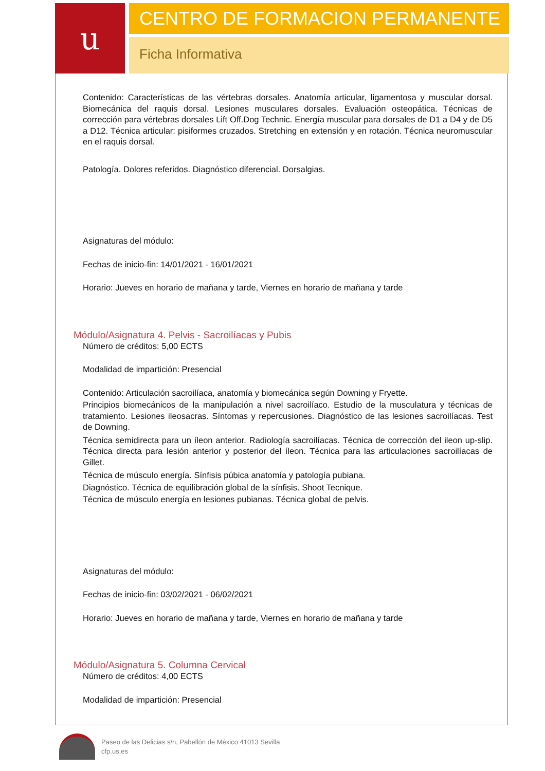u
CENTRO DE FORMACION PERMANENTE
Ficha Informativa
Contenido: Características de las vértebras dorsales. Anatomía articular, ligamentosa y muscular dorsal. Biomecánica del raquis dorsal. Lesiones musculares dorsales. Evaluación osteopática. Técnicas de corrección para vértebras dorsales Lift Off.Dog Technic. Energía muscular para dorsales de D1 a D4 y de D5 a D12. Técnica articular: pisiformes cruzados. Stretching en extensión y en rotación. Técnica neuromuscular en el raquis dorsal.
Patología. Dolores referidos. Diagnóstico diferencial. Dorsalgias.
Asignaturas del módulo:
Fechas de inicio-fin: 14/01/2021 - 16/01/2021
Horario: Jueves en horario de mañana y tarde, Viernes en horario de mañana y tarde
Módulo/Asignatura 4. Pelvis - Sacroilíacas y Pubis
Número de créditos: 5,00 ECTS
Modalidad de impartición: Presencial
Contenido: Articulación sacroilíaca, anatomía y biomecánica según Downing y Fryette.
Principios biomecánicos de la manipulación a nivel sacroilíaco. Estudio de la musculatura y técnicas de tratamiento. Lesiones ileosacras. Síntomas y repercusiones. Diagnóstico de las lesiones sacroilíacas. Test de Downing.
Técnica semidirecta para un íleon anterior. Radiología sacroilíacas. Técnica de corrección del ileon up-slip. Técnica directa para lesión anterior y posterior del íleon. Técnica para las articulaciones sacroilíacas de Gillet.
Técnica de músculo energía. Sínfisis púbica anatomía y patología pubiana.
Diagnóstico. Técnica de equilibración global de la sínfisis. Shoot Tecnique.
Técnica de músculo energía en lesiones pubianas. Técnica global de pelvis.
Asignaturas del módulo:
Fechas de inicio-fin: 03/02/2021 - 06/02/2021
Horario: Jueves en horario de mañana y tarde, Viernes en horario de mañana y tarde
Módulo/Asignatura 5. Columna Cervical
Número de créditos: 4,00 ECTS
Modalidad de impartición: Presencial
Paseo de las Delicias s/n, Pabellón de México 41013 Sevilla
cfp.us.es